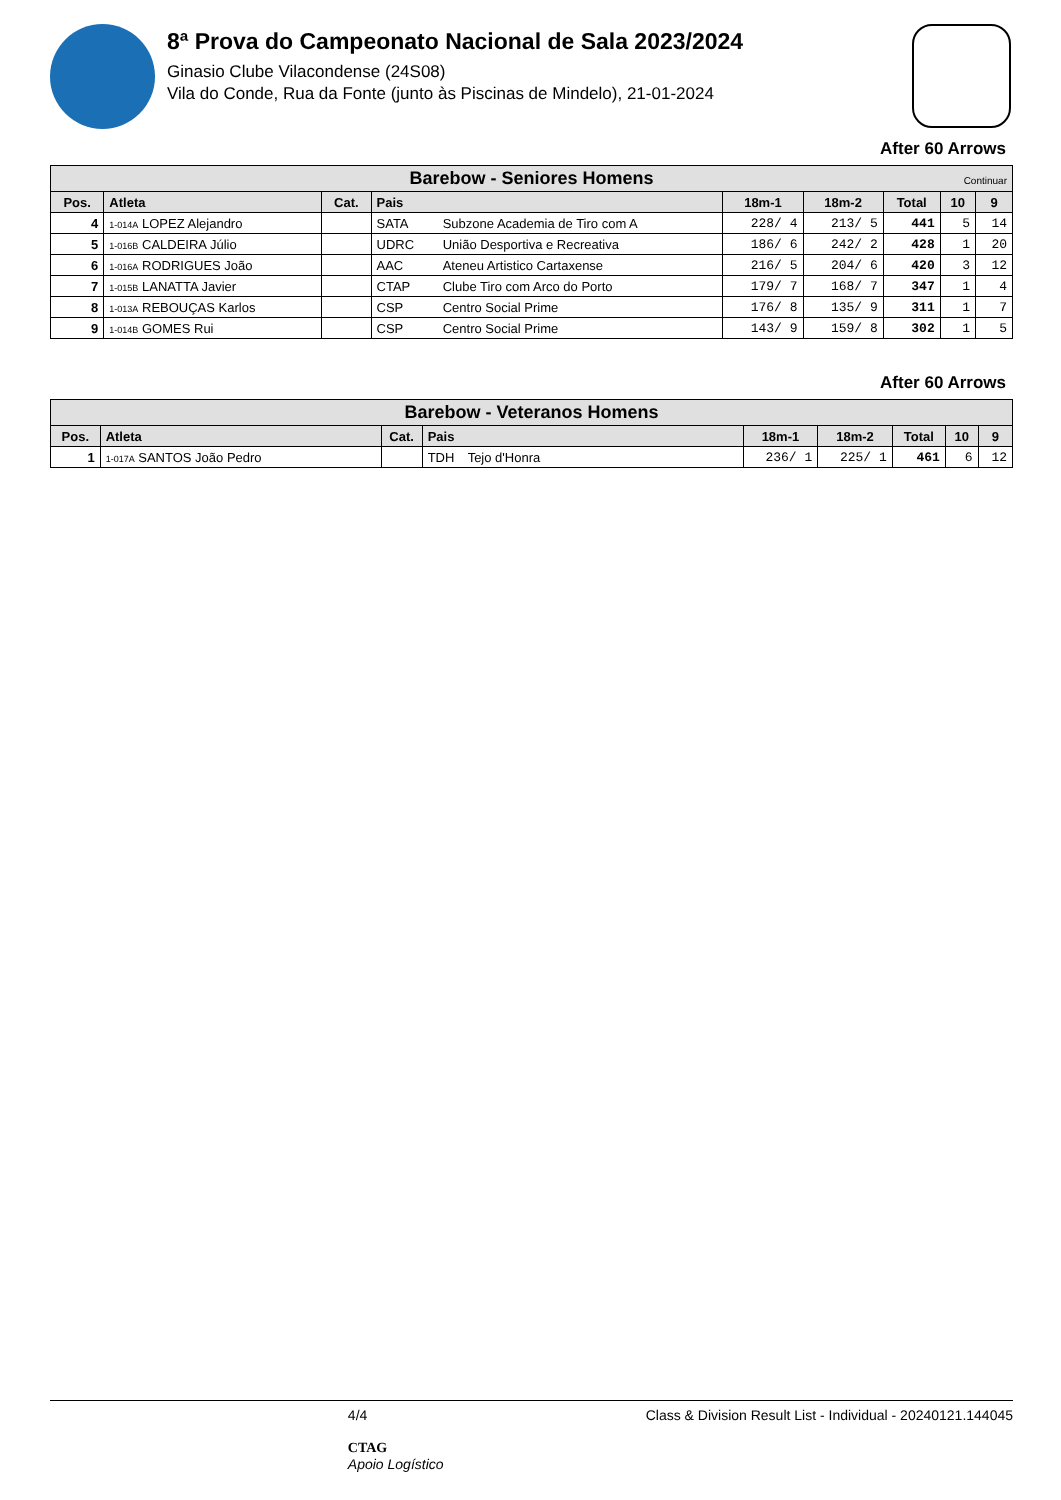8ª Prova do Campeonato Nacional de Sala 2023/2024
Ginasio Clube Vilacondense (24S08)
Vila do Conde, Rua da Fonte (junto às Piscinas de Mindelo), 21-01-2024
After 60 Arrows
| Barebow - Seniores Homens Continuar | | | | | | | | | |
| --- | --- | --- | --- | --- | --- | --- | --- | --- | --- |
| Pos. | Atleta | Cat. | Pais | | 18m-1 | 18m-2 | Total | 10 | 9 |
| 4 | 1-014A LOPEZ Alejandro | | SATA | Subzone Academia de Tiro com A | 228/ 4 | 213/ 5 | 441 | 5 | 14 |
| 5 | 1-016B CALDEIRA Júlio | | UDRC | União Desportiva e Recreativa | 186/ 6 | 242/ 2 | 428 | 1 | 20 |
| 6 | 1-016A RODRIGUES João | | AAC | Ateneu Artistico Cartaxense | 216/ 5 | 204/ 6 | 420 | 3 | 12 |
| 7 | 1-015B LANATTA Javier | | CTAP | Clube Tiro com Arco do Porto | 179/ 7 | 168/ 7 | 347 | 1 | 4 |
| 8 | 1-013A REBOUÇAS Karlos | | CSP | Centro Social Prime | 176/ 8 | 135/ 9 | 311 | 1 | 7 |
| 9 | 1-014B GOMES Rui | | CSP | Centro Social Prime | 143/ 9 | 159/ 8 | 302 | 1 | 5 |
After 60 Arrows
| Barebow - Veteranos Homens | | | | | | | | | |
| --- | --- | --- | --- | --- | --- | --- | --- | --- | --- |
| Pos. | Atleta | Cat. | Pais | | 18m-1 | 18m-2 | Total | 10 | 9 |
| 1 | 1-017A SANTOS João Pedro | | TDH | Tejo d'Honra | 236/ 1 | 225/ 1 | 461 | 6 | 12 |
4/4
CTAG
Apoio Logístico
Class & Division Result List - Individual - 20240121.144045